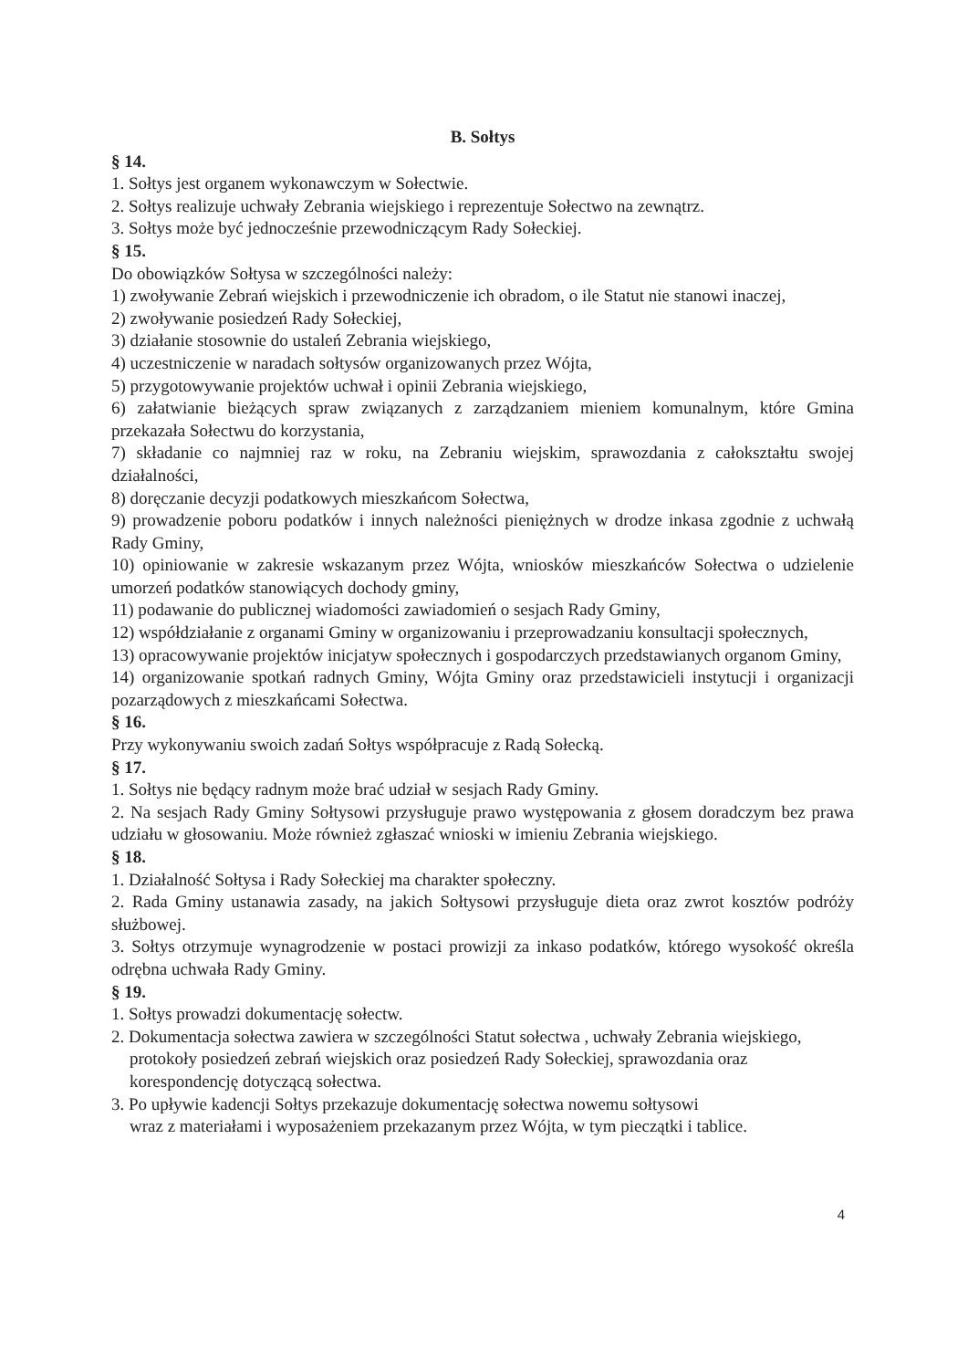B. Sołtys
§ 14.
1. Sołtys jest organem wykonawczym w Sołectwie.
2. Sołtys realizuje uchwały Zebrania wiejskiego i reprezentuje Sołectwo na zewnątrz.
3. Sołtys może być jednocześnie przewodniczącym Rady Sołeckiej.
§ 15.
Do obowiązków Sołtysa w szczególności należy:
1) zwoływanie Zebrań wiejskich i przewodniczenie ich obradom, o ile Statut nie stanowi inaczej,
2) zwoływanie posiedzeń Rady Sołeckiej,
3) działanie stosownie do ustaleń Zebrania wiejskiego,
4) uczestniczenie w naradach sołtysów organizowanych przez Wójta,
5) przygotowywanie projektów uchwał i opinii Zebrania wiejskiego,
6) załatwianie bieżących spraw związanych z zarządzaniem mieniem komunalnym, które Gmina przekazała Sołectwu do korzystania,
7) składanie co najmniej raz w roku, na Zebraniu wiejskim, sprawozdania z całokształtu swojej działalności,
8) doręczanie decyzji podatkowych mieszkańcom Sołectwa,
9) prowadzenie poboru podatków i innych należności pieniężnych w drodze inkasa zgodnie z uchwałą Rady Gminy,
10) opiniowanie w zakresie wskazanym przez Wójta, wniosków mieszkańców Sołectwa o udzielenie umorzeń podatków stanowiących dochody gminy,
11) podawanie do publicznej wiadomości zawiadomień o sesjach Rady Gminy,
12) współdziałanie z organami Gminy w organizowaniu i przeprowadzaniu konsultacji społecznych,
13) opracowywanie projektów inicjatyw społecznych i gospodarczych przedstawianych organom Gminy,
14) organizowanie spotkań radnych Gminy, Wójta Gminy oraz przedstawicieli instytucji i organizacji pozarządowych z mieszkańcami Sołectwa.
§ 16.
Przy wykonywaniu swoich zadań Sołtys współpracuje z Radą Sołecką.
§ 17.
1. Sołtys nie będący radnym może brać udział w sesjach Rady Gminy.
2. Na sesjach Rady Gminy Sołtysowi przysługuje prawo występowania z głosem doradczym bez prawa udziału w głosowaniu. Może również zgłaszać wnioski w imieniu Zebrania wiejskiego.
§ 18.
1. Działalność Sołtysa i Rady Sołeckiej ma charakter społeczny.
2. Rada Gminy ustanawia zasady, na jakich Sołtysowi przysługuje dieta oraz zwrot kosztów podróży służbowej.
3. Sołtys otrzymuje wynagrodzenie w postaci prowizji za inkaso podatków, którego wysokość określa odrębna uchwała Rady Gminy.
§ 19.
1. Sołtys prowadzi dokumentację sołectw.
2. Dokumentacja sołectwa zawiera w szczególności Statut sołectwa , uchwały Zebrania wiejskiego, protokoły posiedzeń zebrań wiejskich oraz posiedzeń Rady Sołeckiej, sprawozdania oraz korespondencję dotyczącą sołectwa.
3. Po upływie kadencji Sołtys przekazuje dokumentację sołectwa nowemu sołtysowi
wraz z materiałami i wyposażeniem przekazanym przez Wójta, w tym pieczątki i tablice.
4